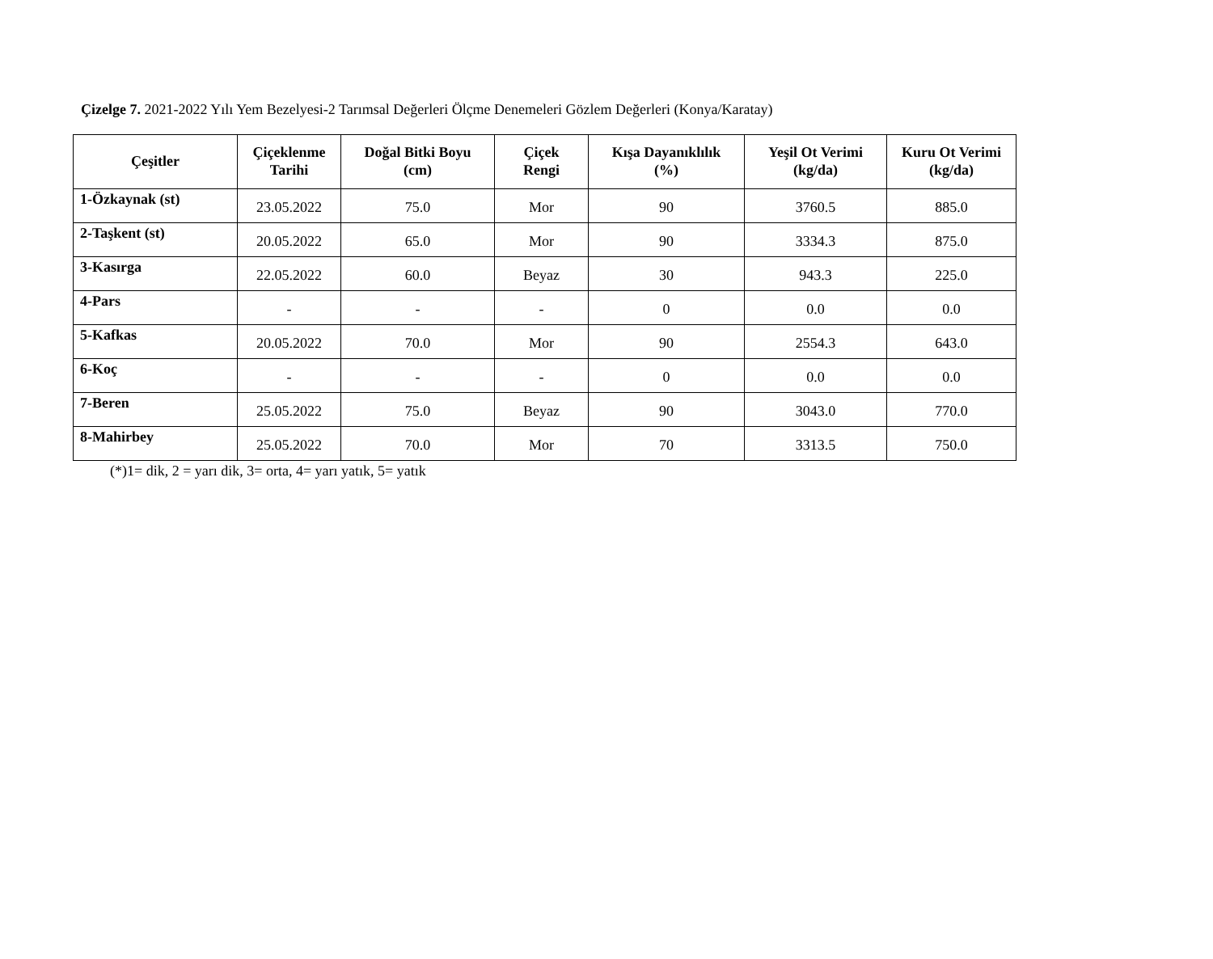Çizelge 7. 2021-2022 Yılı Yem Bezelyesi-2 Tarımsal Değerleri Ölçme Denemeleri Gözlem Değerleri (Konya/Karatay)
| Çeşitler | Çiçeklenme Tarihi | Doğal Bitki Boyu (cm) | Çiçek Rengi | Kışa Dayanıklılık (%) | Yeşil Ot Verimi (kg/da) | Kuru Ot Verimi (kg/da) |
| --- | --- | --- | --- | --- | --- | --- |
| 1-Özkaynak (st) | 23.05.2022 | 75.0 | Mor | 90 | 3760.5 | 885.0 |
| 2-Taşkent (st) | 20.05.2022 | 65.0 | Mor | 90 | 3334.3 | 875.0 |
| 3-Kasırga | 22.05.2022 | 60.0 | Beyaz | 30 | 943.3 | 225.0 |
| 4-Pars | - | - | - | 0 | 0.0 | 0.0 |
| 5-Kafkas | 20.05.2022 | 70.0 | Mor | 90 | 2554.3 | 643.0 |
| 6-Koç | - | - | - | 0 | 0.0 | 0.0 |
| 7-Beren | 25.05.2022 | 75.0 | Beyaz | 90 | 3043.0 | 770.0 |
| 8-Mahirbey | 25.05.2022 | 70.0 | Mor | 70 | 3313.5 | 750.0 |
(*)1= dik, 2 = yarı dik, 3= orta, 4= yarı yatık, 5= yatık